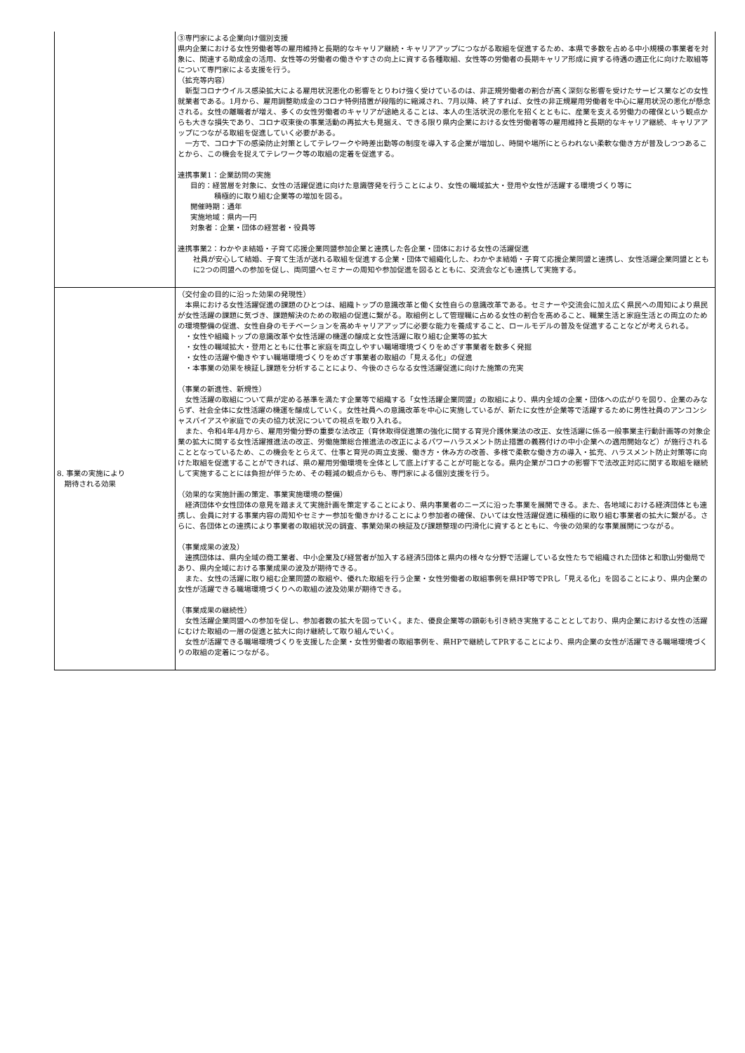| | ③専門家による企業向け個別支援 県内企業における女性労働者等の雇用維持と長期的なキャリア継続・キャリアアップにつながる取組を促進するため、本県で多数を占める中小規模の事業者を対象に、関連する助成金の活用、女性等の労働者の働きやすさの向上に資する各種取組、女性等の労働者の長期キャリア形成に資する待遇の適正化に向けた取組等について専門家による支援を行う。 （拡充等内容） 新型コロナウイルス感染拡大による雇用状況悪化の影響をとりわけ強く受けているのは、非正規労働者の割合が高く深刻な影響を受けたサービス業などの女性就業者である。1月から、雇用調整助成金のコロナ特例措置が段階的に縮減され、7月以降、終了すれば、女性の非正規雇用労働者を中心に雇用状況の悪化が懸念される。女性の離職者が増え、多くの女性労働者のキャリアが途絶えることは、本人の生活状況の悪化を招くとともに、産業を支える労働力の確保という観点からも大きな損失であり、コロナ収束後の事業活動の再拡大も見据え、できる限り県内企業における女性労働者等の雇用維持と長期的なキャリア継続、キャリアアップにつながる取組を促進していく必要がある。 一方で、コロナ下の感染防止対策としてテレワークや時差出勤等の制度を導入する企業が増加し、時間や場所にとらわれない柔軟な働き方が普及しつつあることから、この機会を捉えてテレワーク等の取組の定着を促進する。 連携事業1：企業訪問の実施 目的：経営層を対象に、女性の活躍促進に向けた意識啓発を行うことにより、女性の職域拡大・登用や女性が活躍する環境づくり等に 積極的に取り組む企業等の増加を図る。 開催時期：通年 実施地域：県内一円 対象者：企業・団体の経営者・役員等 連携事業2：わかやま結婚・子育て応援企業同盟参加企業と連携した各企業・団体における女性の活躍促進 社員が安心して結婚、子育て生活が送れる取組を促進する企業・団体で組織化した、わかやま結婚・子育て応援企業同盟と連携し、女性活躍企業同盟とともに2つの同盟への参加を促し、両同盟へセミナーの周知や参加促進を図るとともに、交流会なども連携して実施する。 |
| 8. 事業の実施により 期待される効果 | （交付金の目的に沿った効果の発現性） 本県における女性活躍促進の課題のひとつは、組織トップの意識改革と働く女性自らの意識改革である。セミナーや交流会に加え広く県民への周知により県民が女性活躍の課題に気づき、課題解決のための取組の促進に繋がる。取組例として管理職に占める女性の割合を高めること、職業生活と家庭生活との両立のための環境整備の促進、女性自身のモチベーションを高めキャリアアップに必要な能力を養成すること、ロールモデルの普及を促進することなどが考えられる。 ・女性や組織トップの意識改革や女性活躍の機運の醸成と女性活躍に取り組む企業等の拡大 ・女性の職域拡大・登用とともに仕事と家庭を両立しやすい職場環境づくりをめざす事業者を数多く発掘 ・女性の活躍や働きやすい職場環境づくりをめざす事業者の取組の「見える化」の促進 ・本事業の効果を検証し課題を分析することにより、今後のさらなる女性活躍促進に向けた施策の充実 （事業の新進性、新規性） 女性活躍の取組について県が定める基準を満たす企業等で組織する「女性活躍企業同盟」の取組により、県内全域の企業・団体への広がりを図り、企業のみならず、社会全体に女性活躍の機運を醸成していく。女性社員への意識改革を中心に実施しているが、新たに女性が企業等で活躍するために男性社員のアンコンシャスバイアスや家庭での夫の協力状況についての視点を取り入れる。 また、令和4年4月から、雇用労働分野の重要な法改正（育休取得促進策の強化に関する育児介護休業法の改正、女性活躍に係る一般事業主行動計画等の対象企業の拡大に関する女性活躍推進法の改正、労働施策総合推進法の改正によるパワーハラスメント防止措置の義務付けの中小企業への適用開始など）が施行されることとなっているため、この機会をとらえて、仕事と育児の両立支援、働き方・休み方の改善、多様で柔軟な働き方の導入・拡充、ハラスメント防止対策等に向けた取組を促進することができれば、県の雇用労働環境を全体として底上げすることが可能となる。県内企業がコロナの影響下で法改正対応に関する取組を継続して実施することには負担が伴うため、その軽減の観点からも、専門家による個別支援を行う。 （効果的な実施計画の策定、事業実施環境の整備） 経済団体や女性団体の意見を踏まえて実施計画を策定することにより、県内事業者のニーズに沿った事業を展開できる。また、各地域における経済団体とも連携し、会員に対する事業内容の周知やセミナー参加を働きかけることにより参加者の確保、ひいては女性活躍促進に積極的に取り組む事業者の拡大に繋がる。さらに、各団体との連携により事業者の取組状況の調査、事業効果の検証及び課題整理の円滑化に資するとともに、今後の効果的な事業展開につながる。 （事業成果の波及） 連携団体は、県内全域の商工業者、中小企業及び経営者が加入する経済5団体と県内の様々な分野で活躍している女性たちで組織された団体と和歌山労働局であり、県内全域における事業成果の波及が期待できる。 また、女性の活躍に取り組む企業同盟の取組や、優れた取組を行う企業・女性労働者の取組事例を県HP等でPRし「見える化」を図ることにより、県内企業の女性が活躍できる職場環境づくりへの取組の波及効果が期待できる。 （事業成果の継続性） 女性活躍企業同盟への参加を促し、参加者数の拡大を図っていく。また、優良企業等の顕彰も引き続き実施することとしており、県内企業における女性の活躍にむけた取組の一層の促進と拡大に向け継続して取り組んでいく。 女性が活躍できる職場環境づくりを支援した企業・女性労働者の取組事例を、県HPで継続してPRすることにより、県内企業の女性が活躍できる職場環境づくりの取組の定着につながる。 |